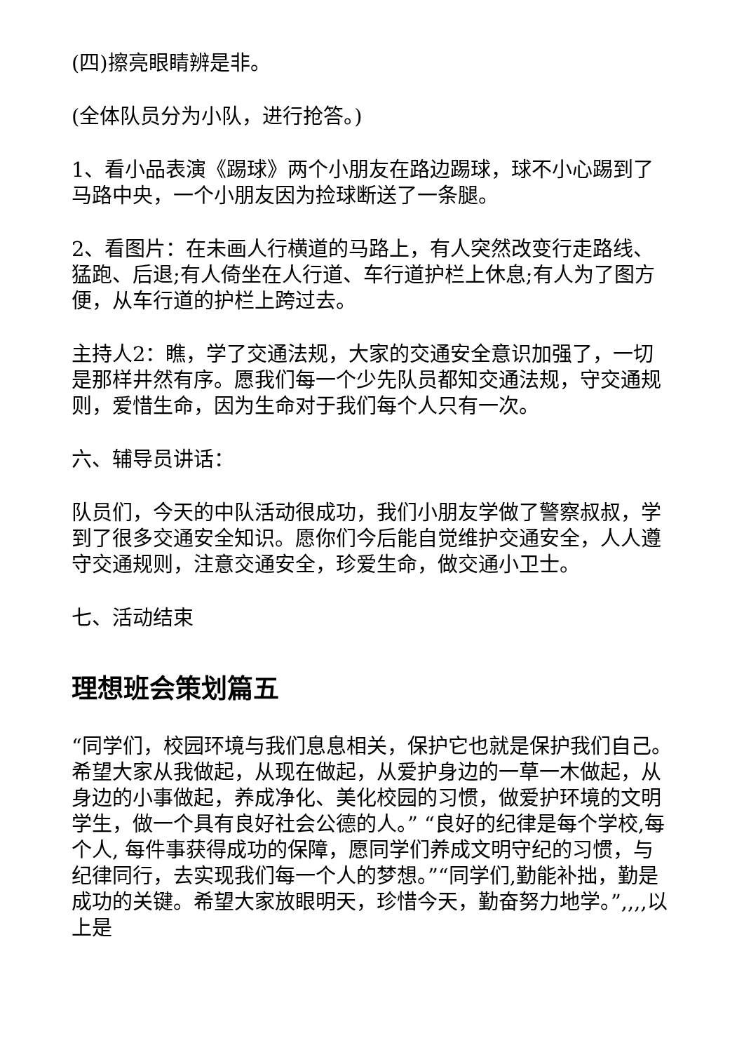(四)擦亮眼睛辨是非。
(全体队员分为小队，进行抢答。)
1、看小品表演《踢球》两个小朋友在路边踢球，球不小心踢到了马路中央，一个小朋友因为捡球断送了一条腿。
2、看图片：在未画人行横道的马路上，有人突然改变行走路线、猛跑、后退;有人倚坐在人行道、车行道护栏上休息;有人为了图方便，从车行道的护栏上跨过去。
主持人2：瞧，学了交通法规，大家的交通安全意识加强了，一切是那样井然有序。愿我们每一个少先队员都知交通法规，守交通规则，爱惜生命，因为生命对于我们每个人只有一次。
六、辅导员讲话：
队员们，今天的中队活动很成功，我们小朋友学做了警察叔叔，学到了很多交通安全知识。愿你们今后能自觉维护交通安全，人人遵守交通规则，注意交通安全，珍爱生命，做交通小卫士。
七、活动结束
理想班会策划篇五
“同学们，校园环境与我们息息相关，保护它也就是保护我们自己。希望大家从我做起，从现在做起，从爱护身边的一草一木做起，从身边的小事做起，养成净化、美化校园的习惯，做爱护环境的文明学生，做一个具有良好社会公德的人。” “良好的纪律是每个学校,每个人, 每件事获得成功的保障，愿同学们养成文明守纪的习惯，与纪律同行，去实现我们每一个人的梦想。”“同学们,勤能补拙，勤是成功的关键。希望大家放眼明天，珍惜今天，勤奋努力地学。”,,,,以上是